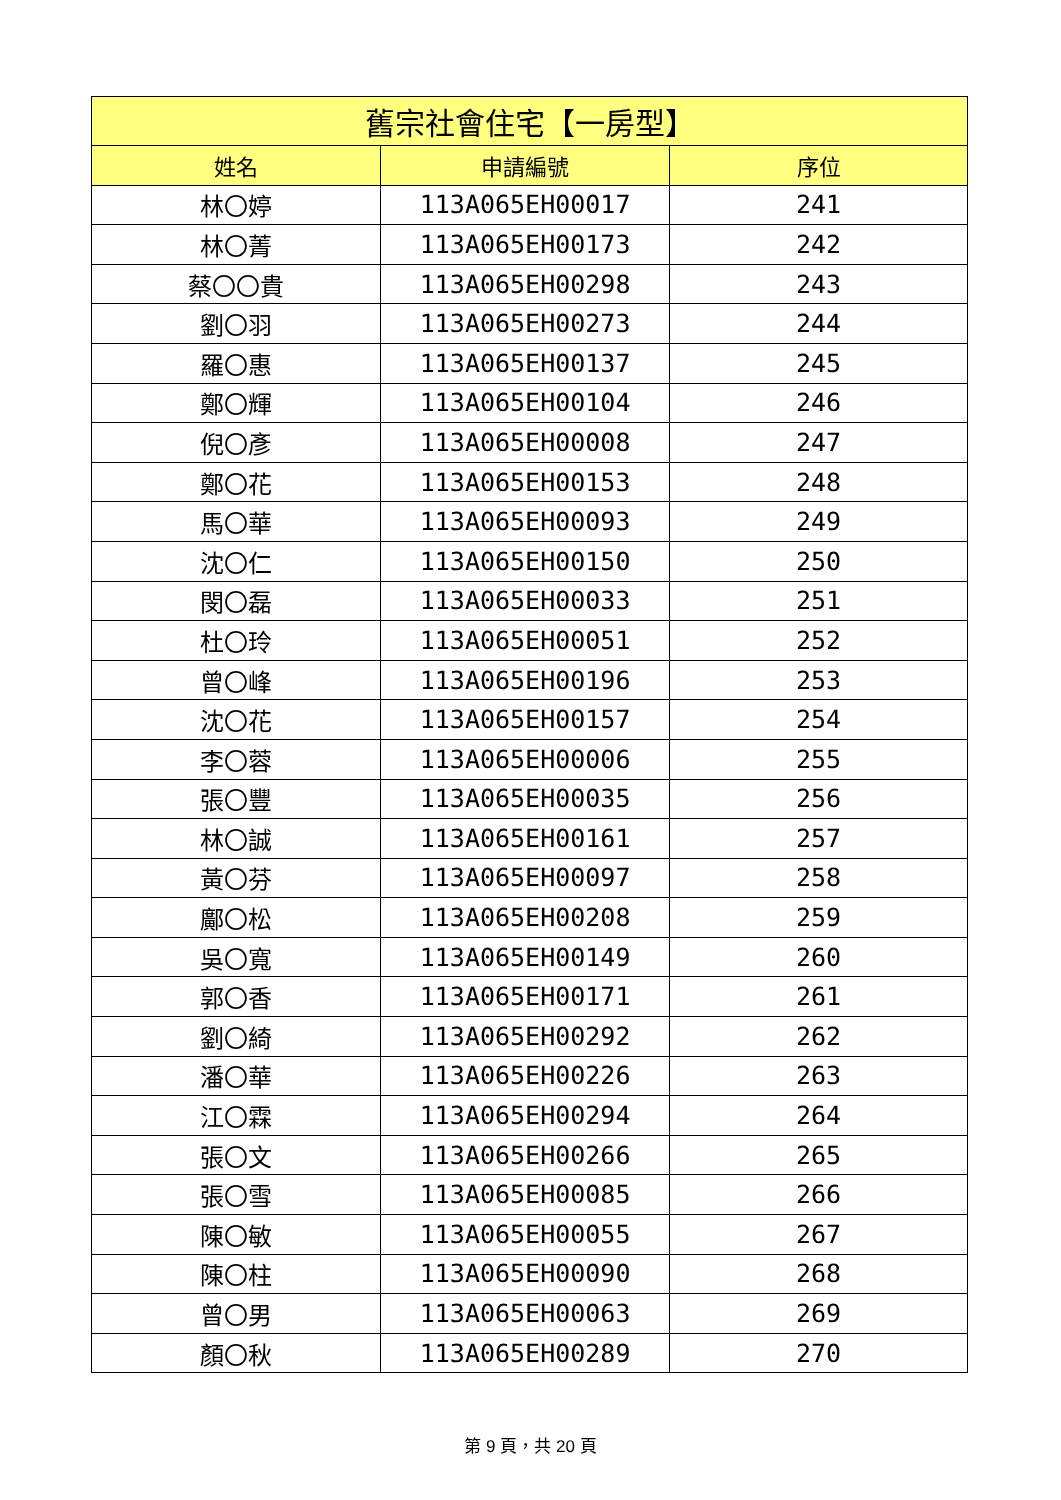| 舊宗社會住宅【一房型】 | | |
| --- | --- | --- |
| 姓名 | 申請編號 | 序位 |
| 林〇婷 | 113A065EH00017 | 241 |
| 林〇菁 | 113A065EH00173 | 242 |
| 蔡〇〇貴 | 113A065EH00298 | 243 |
| 劉〇羽 | 113A065EH00273 | 244 |
| 羅〇惠 | 113A065EH00137 | 245 |
| 鄭〇輝 | 113A065EH00104 | 246 |
| 倪〇彥 | 113A065EH00008 | 247 |
| 鄭〇花 | 113A065EH00153 | 248 |
| 馬〇華 | 113A065EH00093 | 249 |
| 沈〇仁 | 113A065EH00150 | 250 |
| 閔〇磊 | 113A065EH00033 | 251 |
| 杜〇玲 | 113A065EH00051 | 252 |
| 曾〇峰 | 113A065EH00196 | 253 |
| 沈〇花 | 113A065EH00157 | 254 |
| 李〇蓉 | 113A065EH00006 | 255 |
| 張〇豐 | 113A065EH00035 | 256 |
| 林〇誠 | 113A065EH00161 | 257 |
| 黃〇芬 | 113A065EH00097 | 258 |
| 鄺〇松 | 113A065EH00208 | 259 |
| 吳〇寬 | 113A065EH00149 | 260 |
| 郭〇香 | 113A065EH00171 | 261 |
| 劉〇綺 | 113A065EH00292 | 262 |
| 潘〇華 | 113A065EH00226 | 263 |
| 江〇霖 | 113A065EH00294 | 264 |
| 張〇文 | 113A065EH00266 | 265 |
| 張〇雪 | 113A065EH00085 | 266 |
| 陳〇敏 | 113A065EH00055 | 267 |
| 陳〇柱 | 113A065EH00090 | 268 |
| 曾〇男 | 113A065EH00063 | 269 |
| 顏〇秋 | 113A065EH00289 | 270 |
第 9 頁，共 20 頁